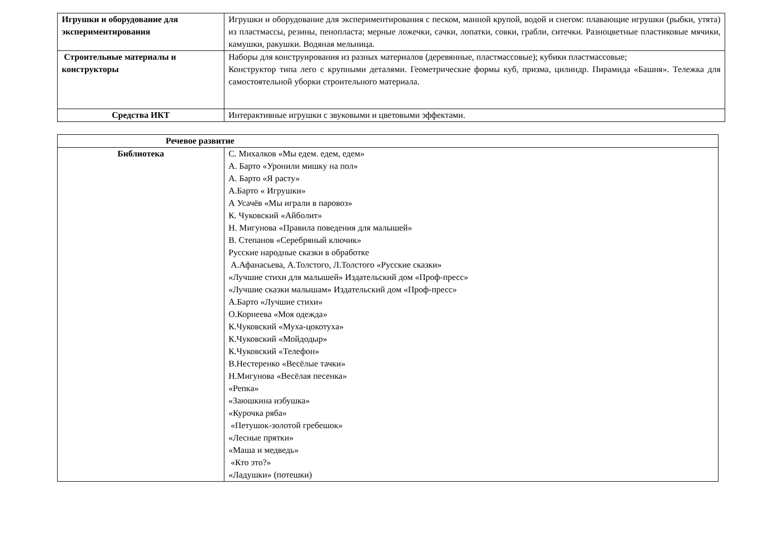| Игрушки и оборудование для экспериментирования | Игрушки и оборудование для экспериментирования с песком, манной крупой, водой и снегом: плавающие игрушки (рыбки, утята) из пластмассы, резины, пенопласта; мерные ложечки, сачки, лопатки, совки, грабли, ситечки. Разноцветные пластиковые мячики, камушки, ракушки. Водяная мельница. |
| Строительные материалы и конструкторы | Наборы для конструирования из разных материалов (деревянные, пластмассовые); кубики пластмассовые; Конструктор типа лего с крупными деталями. Геометрические формы куб, призма, цилиндр. Пирамида «Башня». Тележка для самостоятельной уборки строительного материала. |
| Средства ИКТ | Интерактивные игрушки с звуковыми и цветовыми эффектами. |
| Речевое развитие | |
| --- | --- |
| Библиотека | С. Михалков «Мы едем. едем, едем» А. Барто «Уронили мишку на пол» А. Барто «Я расту» А.Барто « Игрушки» А Усачёв «Мы играли в паровоз» К. Чуковский «Айболит» Н. Мигунова «Правила поведения для малышей» В. Степанов «Серебряный ключик» Русские народные сказки в обработке А.Афанасьева, А.Толстого, Л.Толстого «Русские сказки» «Лучшие стихи для малышей» Издательский дом «Проф-пресс» «Лучшие сказки малышам» Издательский дом «Проф-пресс» А.Барто «Лучшие стихи» О.Корнеева «Моя одежда» К.Чуковский «Муха-цокотуха» К.Чуковский «Мойдодыр» К.Чуковский «Телефон» В.Нестеренко «Весёлые тачки» Н.Мигунова «Весёлая песенка» «Репка» «Заюшкина избушка» «Курочка ряба» «Петушок-золотой гребешок» «Лесные прятки» «Маша и медведь» «Кто это?» «Ладушки» (потешки) |